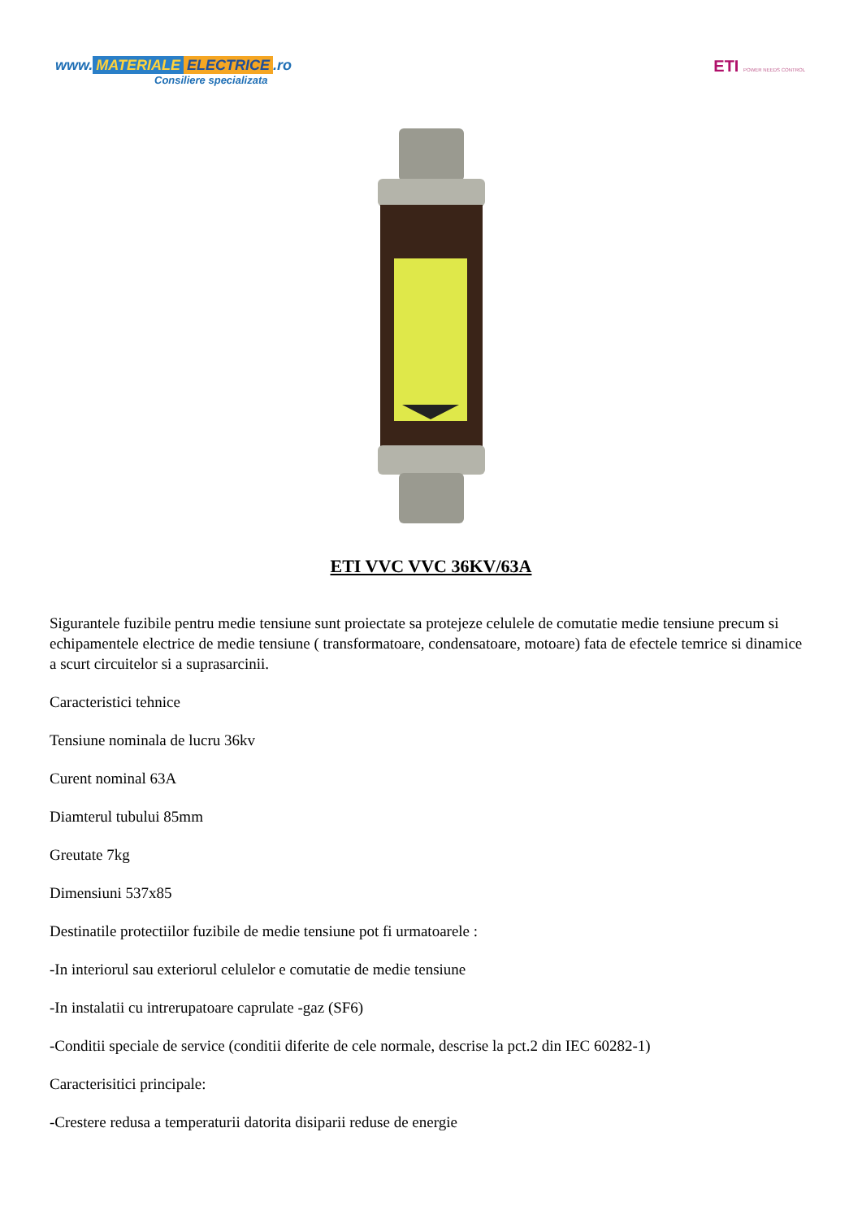www. MATERIALE ELECTRICE.ro
Consiliere specializata
ETI POWER NEEDS CONTROL
ETI VVC VVC 36KV/63A
Sigurantele fuzibile pentru medie tensiune sunt proiectate sa protejeze celulele de comutatie medie tensiune precum si echipamentele electrice de medie tensiune ( transformatoare, condensatoare, motoare) fata de efectele temrice si dinamice a scurt circuitelor si a suprasarcinii.
Caracteristici tehnice
Tensiune nominala de lucru 36kv
Curent nominal 63A
Diamterul tubului 85mm
Greutate 7kg
Dimensiuni 537x85
Destinatile protectiilor fuzibile de medie tensiune pot fi urmatoarele :
-In interiorul sau exteriorul celulelor e comutatie de medie tensiune
-In instalatii cu intrerupatoare caprulate -gaz (SF6)
-Conditii speciale de service (conditii diferite de cele normale, descrise la pct.2 din IEC 60282-1)
Caracterisitici principale:
-Crestere redusa a temperaturii datorita disiparii reduse de energie